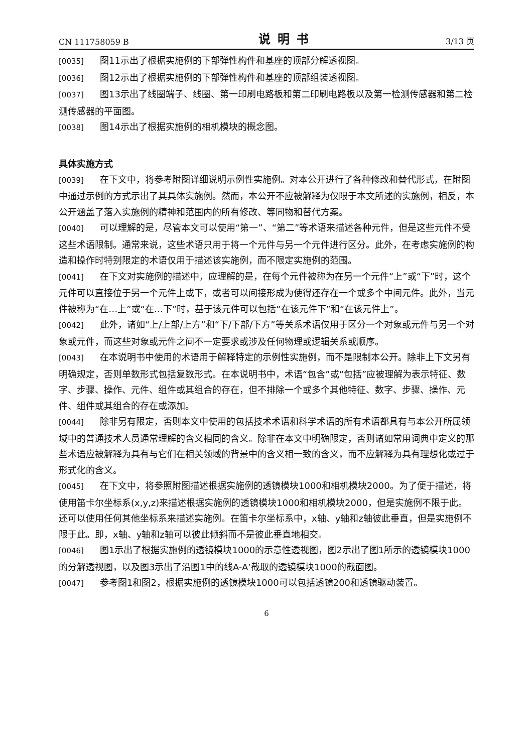CN 111758059 B 说明书 3/13 页
[0035] 图11示出了根据实施例的下部弹性构件和基座的顶部分解透视图。
[0036] 图12示出了根据实施例的下部弹性构件和基座的顶部组装透视图。
[0037] 图13示出了线圈端子、线圈、第一印刷电路板和第二印刷电路板以及第一检测传感器和第二检测传感器的平面图。
[0038] 图14示出了根据实施例的相机模块的概念图。
具体实施方式
[0039] 在下文中，将参考附图详细说明示例性实施例。对本公开进行了各种修改和替代形式，在附图中通过示例的方式示出了其具体实施例。然而，本公开不应被解释为仅限于本文所述的实施例，相反，本公开涵盖了落入实施例的精神和范围内的所有修改、等同物和替代方案。
[0040] 可以理解的是，尽管本文可以使用“第一”、“第二”等术语来描述各种元件，但是这些元件不受这些术语限制。通常来说，这些术语只用于将一个元件与另一个元件进行区分。此外，在考虑实施例的构造和操作时特别限定的术语仅用于描述该实施例，而不限定实施例的范围。
[0041] 在下文对实施例的描述中，应理解的是，在每个元件被称为在另一个元件“上”或“下”时，这个元件可以直接位于另一个元件上或下，或者可以间接形成为使得还存在一个或多个中间元件。此外，当元件被称为“在…上”或“在…下”时，基于该元件可以包括“在该元件下”和“在该元件上”。
[0042] 此外，诸如“上/上部/上方”和“下/下部/下方”等关系术语仅用于区分一个对象或元件与另一个对象或元件，而这些对象或元件之间不一定要求或涉及任何物理或逻辑关系或顺序。
[0043] 在本说明书中使用的术语用于解释特定的示例性实施例，而不是限制本公开。除非上下文另有明确规定，否则单数形式包括复数形式。在本说明书中，术语“包含”或“包括”应被理解为表示特征、数字、步骤、操作、元件、组件或其组合的存在，但不排除一个或多个其他特征、数字、步骤、操作、元件、组件或其组合的存在或添加。
[0044] 除非另有限定，否则本文中使用的包括技术术语和科学术语的所有术语都具有与本公开所属领域中的普通技术人员通常理解的含义相同的含义。除非在本文中明确限定，否则诸如常用词典中定义的那些术语应被解释为具有与它们在相关领域的背景中的含义相一致的含义，而不应解释为具有理想化或过于形式化的含义。
[0045] 在下文中，将参照附图描述根据实施例的透镜模块1000和相机模块2000。为了便于描述，将使用笛卡尔坐标系(x,y,z)来描述根据实施例的透镜模块1000和相机模块2000，但是实施例不限于此。还可以使用任何其他坐标系来描述实施例。在笛卡尔坐标系中，x轴、y轴和z轴彼此垂直，但是实施例不限于此。即，x轴、y轴和z轴可以彼此倾斜而不是彼此垂直地相交。
[0046] 图1示出了根据实施例的透镜模块1000的示意性透视图，图2示出了图1所示的透镜模块1000的分解透视图，以及图3示出了沿图1中的线A-A’截取的透镜模块1000的截面图。
[0047] 参考图1和图2，根据实施例的透镜模块1000可以包括透镜200和透镜驱动装置。
6